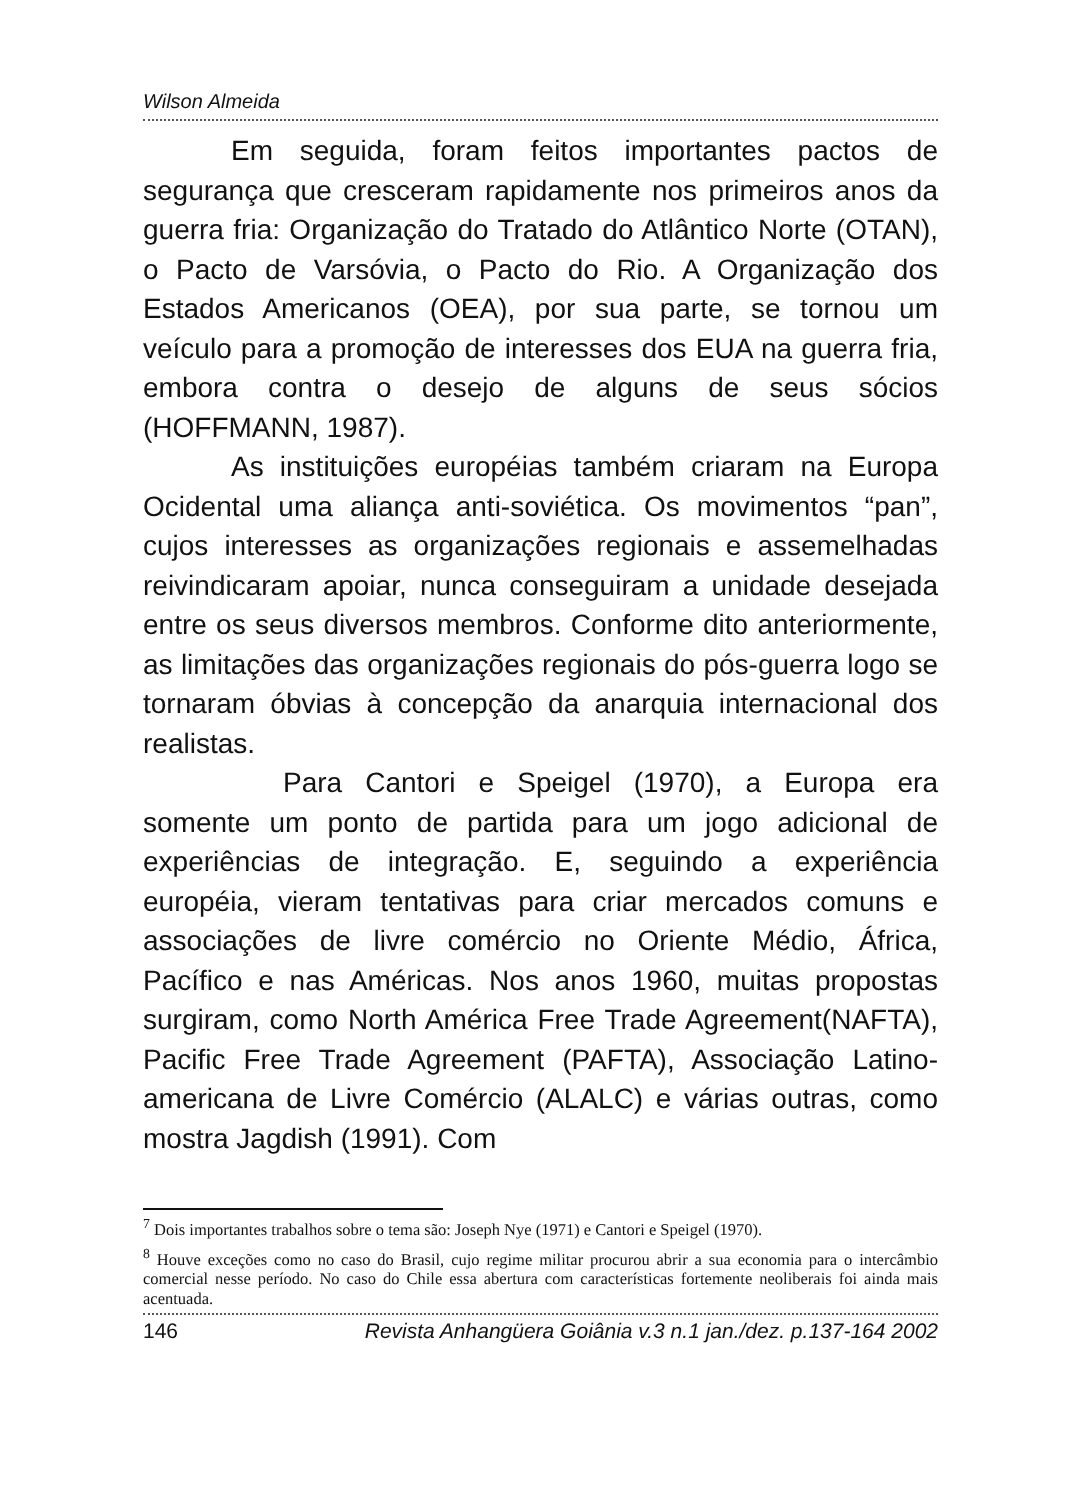Wilson Almeida
Em seguida, foram feitos importantes pactos de segurança que cresceram rapidamente nos primeiros anos da guerra fria: Organização do Tratado do Atlântico Norte (OTAN), o Pacto de Varsóvia, o Pacto do Rio. A Organização dos Estados Americanos (OEA), por sua parte, se tornou um veículo para a promoção de interesses dos EUA na guerra fria, embora contra o desejo de alguns de seus sócios (HOFFMANN, 1987).
As instituições européias também criaram na Europa Ocidental uma aliança anti-soviética. Os movimentos “pan”, cujos interesses as organizações regionais e assemelhadas reivindicaram apoiar, nunca conseguiram a unidade desejada entre os seus diversos membros. Conforme dito anteriormente, as limitações das organizações regionais do pós-guerra logo se tornaram óbvias à concepção da anarquia internacional dos realistas.
Para Cantori e Speigel (1970), a Europa era somente um ponto de partida para um jogo adicional de experiências de integração. E, seguindo a experiência européia, vieram tentativas para criar mercados comuns e associações de livre comércio no Oriente Médio, África, Pacífico e nas Américas. Nos anos 1960, muitas propostas surgiram, como North América Free Trade Agreement(NAFTA), Pacific Free Trade Agreement (PAFTA), Associação Latino-americana de Livre Comércio (ALALC) e várias outras, como mostra Jagdish (1991). Com
<sup>7</sup> Dois importantes trabalhos sobre o tema são: Joseph Nye (1971) e Cantori e Speigel (1970).
<sup>8</sup> Houve exceções como no caso do Brasil, cujo regime militar procurou abrir a sua economia para o intercâmbio comercial nesse período. No caso do Chile essa abertura com características fortemente neoliberais foi ainda mais acentuada.
146 Revista Anhangüera Goiânia v.3 n.1 jan./dez. p.137-164 2002